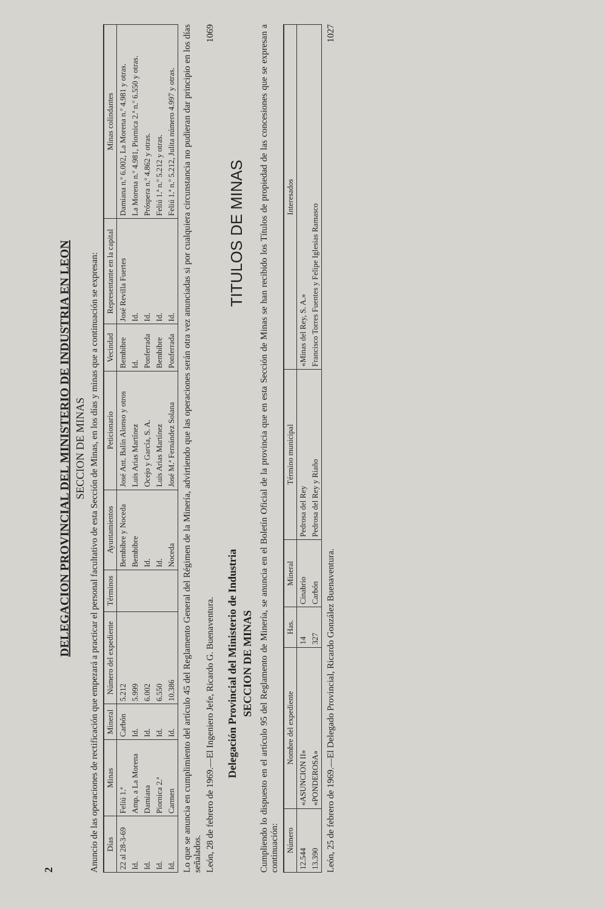2
DELEGACION PROVINCIAL DEL MINISTERIO DE INDUSTRIA EN LEON
SECCION DE MINAS
Anuncio de las operaciones de rectificación que empezará a practicar el personal facultativo de esta Sección de Minas, en los días y minas que a continuación se expresan:
| Días | Minas | Mineral | Número del expediente | Términos | Ayuntamientos | Peticionario | Vecindad | Representante en la capital | Minas colindantes |
| --- | --- | --- | --- | --- | --- | --- | --- | --- | --- |
| 22 al 28-3-69 | Feliú 1.ª | Carbón | 5.212 | | Bembibre y Noceda | José Ant. Balín Alonso y otros | Bembibre | José Revilla Fuertes | Damiana n.º 6.002, La Morena n.º 4.981 y otras. |
| Id. | Amp. a La Morena | Id. | 5.999 | | Bembibre | Luis Arias Martínez | Id. | Id. | La Morena n.º 4.981, Piornica 2.ª n.º 6.550 y otras. |
| Id. | Damiana | Id. | 6.002 | | Id. | Ocejo y García, S. A. | Ponferrada | Id. | Próspera n.º 4.862 y otras. |
| Id. | Piornica 2.ª | Id. | 6.550 | | Id. | Luis Arias Martínez | Bembibre | Id. | Feliú 1.ª n.º 5.212 y otras. |
| Id. | Carmen | Id. | 10.386 | | Noceda | José M.ª Fernández Solana | Ponferrada | Id. | Feliú 1.ª n.º 5.212, Julita número 4.997 y otras. |
Lo que se anuncia en cumplimiento del artículo 45 del Reglamento General del Régimen de la Minería, advirtiendo que las operaciones serán otra vez anunciadas si por cualquiera circunstancia no pudieran dar principio en los días señalados.
León, 28 de febrero de 1969.—El Ingeniero Jefe, Ricardo G. Buenaventura. 1069
Delegación Provincial del Ministerio de Industria
SECCION DE MINAS
TITULOS DE MINAS
Cumpliendo lo dispuesto en el artículo 95 del Reglamento de Minería, se anuncia en el Boletín Oficial de la provincia que en esta Sección de Minas se han recibido los Títulos de propiedad de las concesiones que se expresan a continuación:
| Número | Nombre del expediente | Has. | Mineral | Término municipal | Interesados |
| --- | --- | --- | --- | --- | --- |
| 12.544 | «ASUNCION II» | 14 | Cinabrio | Pedrosa del Rey | «Minas del Rey, S. A.» |
| 13.390 | «PONDEROSA» | 327 | Carbón | Pedrosa del Rey y Riaño | Francisco Torres Fuentes y Felipe Iglesias Ramasco |
León, 25 de febrero de 1969.—El Delegado Provincial, Ricardo González Buenaventura. 1027